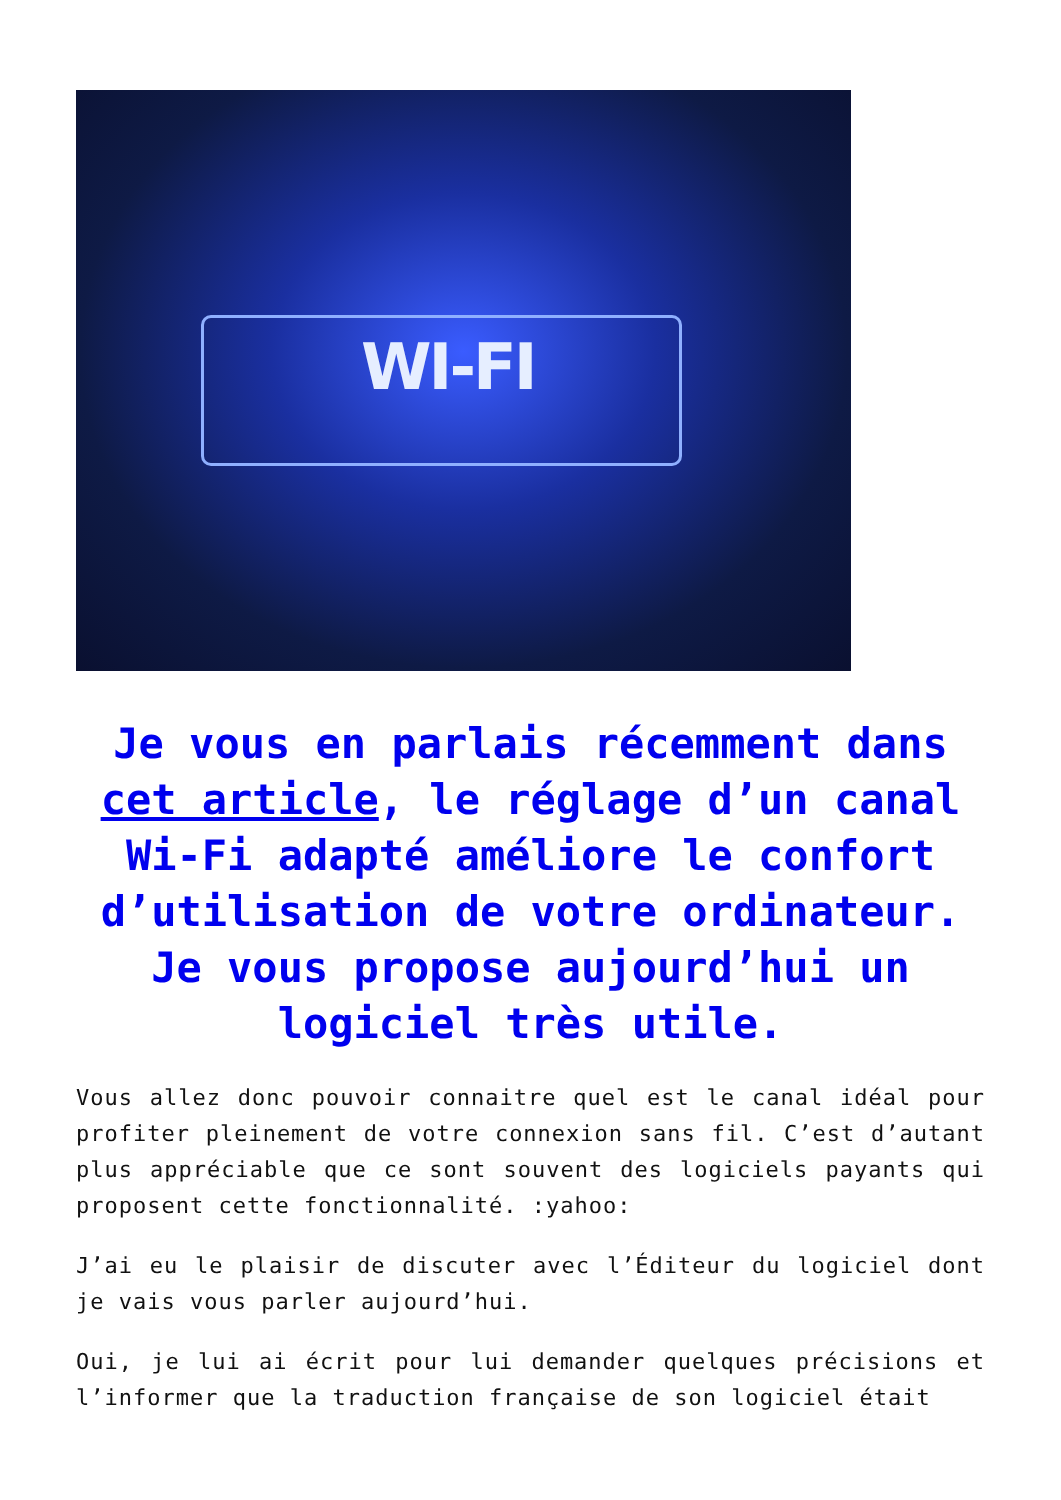WI-FI
Je vous en parlais récemment dans cet article, le réglage d’un canal Wi-Fi adapté améliore le confort d’utilisation de votre ordinateur. Je vous propose aujourd’hui un logiciel très utile.
Vous allez donc pouvoir connaitre quel est le canal idéal pour profiter pleinement de votre connexion sans fil. C’est d’autant plus appréciable que ce sont souvent des logiciels payants qui proposent cette fonctionnalité. :yahoo:
J’ai eu le plaisir de discuter avec l’Éditeur du logiciel dont je vais vous parler aujourd’hui.
Oui, je lui ai écrit pour lui demander quelques précisions et l’informer que la traduction française de son logiciel était